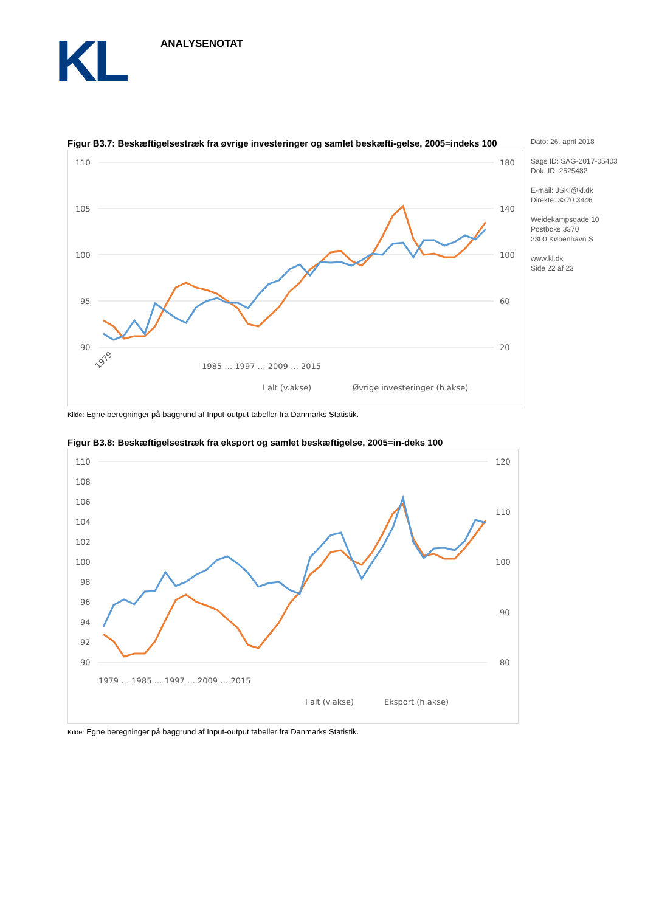KL ANALYSENOTAT
Dato: 26. april 2018
Sags ID: SAG-2017-05403
Dok. ID: 2525482
E-mail: JSKI@kl.dk
Direkte: 3370 3446
Weidekampsgade 10
Postboks 3370
2300 København S
www.kl.dk
Side 22 af 23
Figur B3.7: Beskæftigelsestræk fra øvrige investeringer og samlet beskæfti-gelse, 2005=indeks 100
110
105
100
95
90
180
140
100
60
20
I alt (v.akse)
Øvrige investeringer (h.akse)
1979
1985 … 1997 … 2009 … 2015
Kilde: Egne beregninger på baggrund af Input-output tabeller fra Danmarks Statistik.
Figur B3.8: Beskæftigelsestræk fra eksport og samlet beskæftigelse, 2005=in-deks 100
110
108
106
104
102
100
98
96
94
92
90
120
110
100
90
80
I alt (v.akse)
Eksport (h.akse)
1979 … 1985 … 1997 … 2009 … 2015
Kilde: Egne beregninger på baggrund af Input-output tabeller fra Danmarks Statistik.